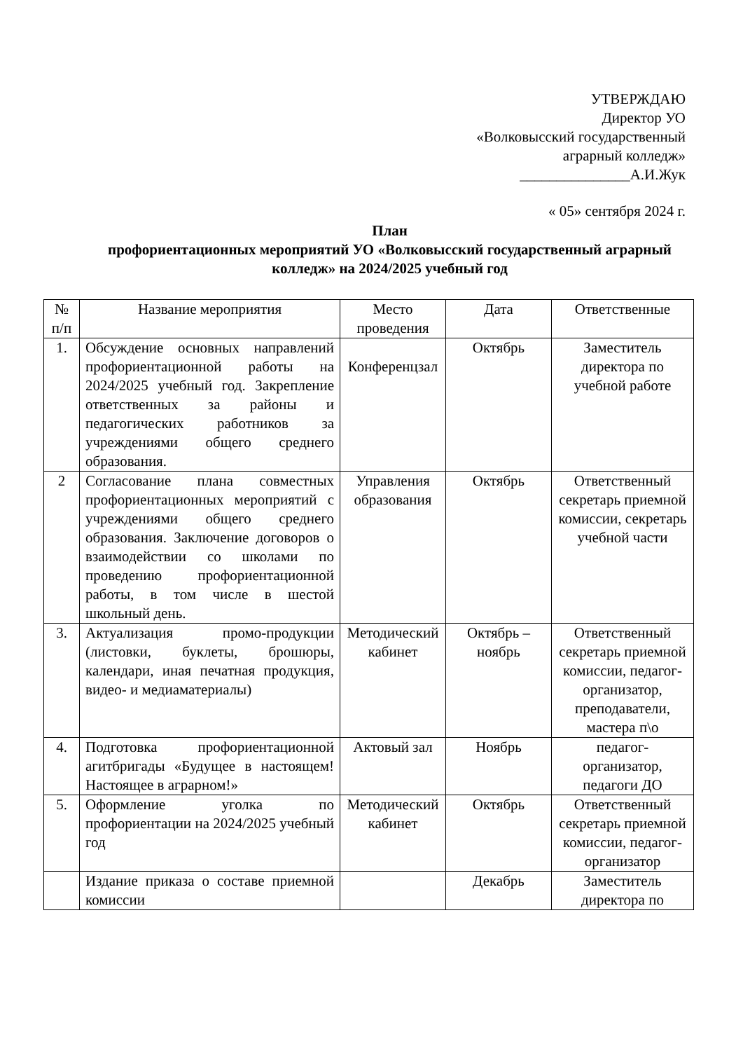УТВЕРЖДАЮ
Директор УО
«Волковысский государственный
аграрный колледж»
_______________А.И.Жук
« 05» сентября 2024 г.
План
профориентационных мероприятий УО «Волковысский государственный аграрный колледж» на 2024/2025 учебный год
| № п/п | Название мероприятия | Место проведения | Дата | Ответственные |
| --- | --- | --- | --- | --- |
| 1. | Обсуждение основных направлений профориентационной работы на 2024/2025 учебный год. Закрепление ответственных за районы и педагогических работников за учреждениями общего среднего образования. | Конференцзал | Октябрь | Заместитель директора по учебной работе |
| 2 | Согласование плана совместных профориентационных мероприятий с учреждениями общего среднего образования. Заключение договоров о взаимодействии со школами по проведению профориентационной работы, в том числе в шестой школьный день. | Управления образования | Октябрь | Ответственный секретарь приемной комиссии, секретарь учебной части |
| 3. | Актуализация промо-продукции (листовки, буклеты, брошюры, календари, иная печатная продукция, видео- и медиаматериалы) | Методический кабинет | Октябрь – ноябрь | Ответственный секретарь приемной комиссии, педагог-организатор, преподаватели, мастера п\о |
| 4. | Подготовка профориентационной агитбригады «Будущее в настоящем! Настоящее в аграрном!» | Актовый зал | Ноябрь | педагог-организатор, педагоги ДО |
| 5. | Оформление уголка по профориентации на 2024/2025 учебный год | Методический кабинет | Октябрь | Ответственный секретарь приемной комиссии, педагог-организатор |
| | Издание приказа о составе приемной комиссии | | Декабрь | Заместитель директора по |